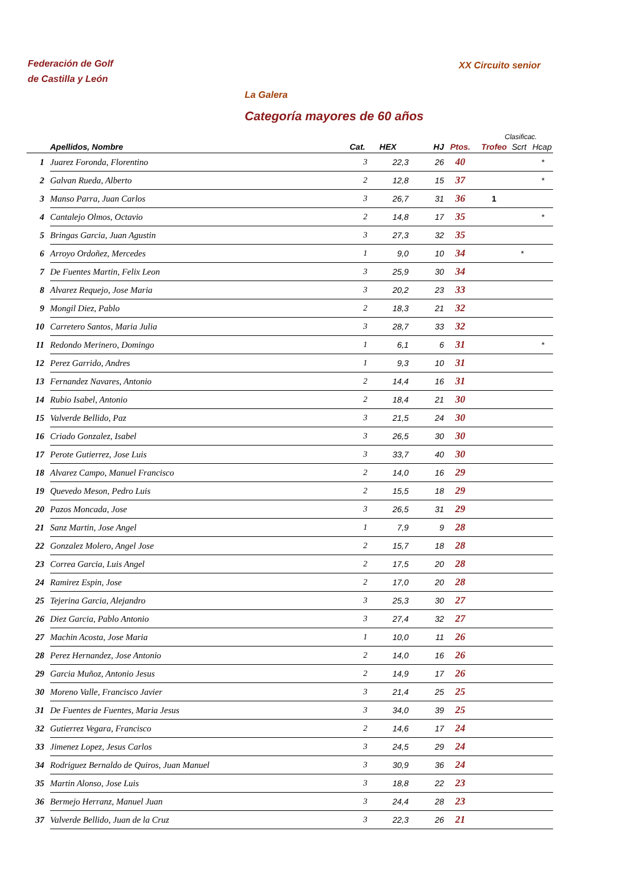Federación de Golf
de Castilla y León
XX Circuito senior
La Galera
Categoría mayores de 60 años
Clasificac.
| | Apellidos, Nombre | Cat. | HEX | HJ | Ptos. | Trofeo | Scrt | Hcap |
| --- | --- | --- | --- | --- | --- | --- | --- | --- |
| 1 | Juarez Foronda, Florentino | 3 | 22,3 | 26 | 40 | | | * |
| 2 | Galvan Rueda, Alberto | 2 | 12,8 | 15 | 37 | | | * |
| 3 | Manso Parra, Juan Carlos | 3 | 26,7 | 31 | 36 | 1 | | |
| 4 | Cantalejo Olmos, Octavio | 2 | 14,8 | 17 | 35 | | | * |
| 5 | Bringas Garcia, Juan Agustin | 3 | 27,3 | 32 | 35 | | | |
| 6 | Arroyo Ordoñez, Mercedes | 1 | 9,0 | 10 | 34 | | * | |
| 7 | De Fuentes Martin, Felix Leon | 3 | 25,9 | 30 | 34 | | | |
| 8 | Alvarez Requejo, Jose Maria | 3 | 20,2 | 23 | 33 | | | |
| 9 | Mongil Diez, Pablo | 2 | 18,3 | 21 | 32 | | | |
| 10 | Carretero Santos, Maria Julia | 3 | 28,7 | 33 | 32 | | | |
| 11 | Redondo Merinero, Domingo | 1 | 6,1 | 6 | 31 | | | * |
| 12 | Perez Garrido, Andres | 1 | 9,3 | 10 | 31 | | | |
| 13 | Fernandez Navares, Antonio | 2 | 14,4 | 16 | 31 | | | |
| 14 | Rubio Isabel, Antonio | 2 | 18,4 | 21 | 30 | | | |
| 15 | Valverde Bellido, Paz | 3 | 21,5 | 24 | 30 | | | |
| 16 | Criado Gonzalez, Isabel | 3 | 26,5 | 30 | 30 | | | |
| 17 | Perote Gutierrez, Jose Luis | 3 | 33,7 | 40 | 30 | | | |
| 18 | Alvarez Campo, Manuel Francisco | 2 | 14,0 | 16 | 29 | | | |
| 19 | Quevedo Meson, Pedro Luis | 2 | 15,5 | 18 | 29 | | | |
| 20 | Pazos Moncada, Jose | 3 | 26,5 | 31 | 29 | | | |
| 21 | Sanz Martin, Jose Angel | 1 | 7,9 | 9 | 28 | | | |
| 22 | Gonzalez Molero, Angel Jose | 2 | 15,7 | 18 | 28 | | | |
| 23 | Correa Garcia, Luis Angel | 2 | 17,5 | 20 | 28 | | | |
| 24 | Ramirez Espin, Jose | 2 | 17,0 | 20 | 28 | | | |
| 25 | Tejerina Garcia, Alejandro | 3 | 25,3 | 30 | 27 | | | |
| 26 | Diez Garcia, Pablo Antonio | 3 | 27,4 | 32 | 27 | | | |
| 27 | Machin Acosta, Jose Maria | 1 | 10,0 | 11 | 26 | | | |
| 28 | Perez Hernandez, Jose Antonio | 2 | 14,0 | 16 | 26 | | | |
| 29 | Garcia Muñoz, Antonio Jesus | 2 | 14,9 | 17 | 26 | | | |
| 30 | Moreno Valle, Francisco Javier | 3 | 21,4 | 25 | 25 | | | |
| 31 | De Fuentes de Fuentes, Maria Jesus | 3 | 34,0 | 39 | 25 | | | |
| 32 | Gutierrez Vegara, Francisco | 2 | 14,6 | 17 | 24 | | | |
| 33 | Jimenez Lopez, Jesus Carlos | 3 | 24,5 | 29 | 24 | | | |
| 34 | Rodriguez Bernaldo de Quiros, Juan Manuel | 3 | 30,9 | 36 | 24 | | | |
| 35 | Martin Alonso, Jose Luis | 3 | 18,8 | 22 | 23 | | | |
| 36 | Bermejo Herranz, Manuel Juan | 3 | 24,4 | 28 | 23 | | | |
| 37 | Valverde Bellido, Juan de la Cruz | 3 | 22,3 | 26 | 21 | | | |